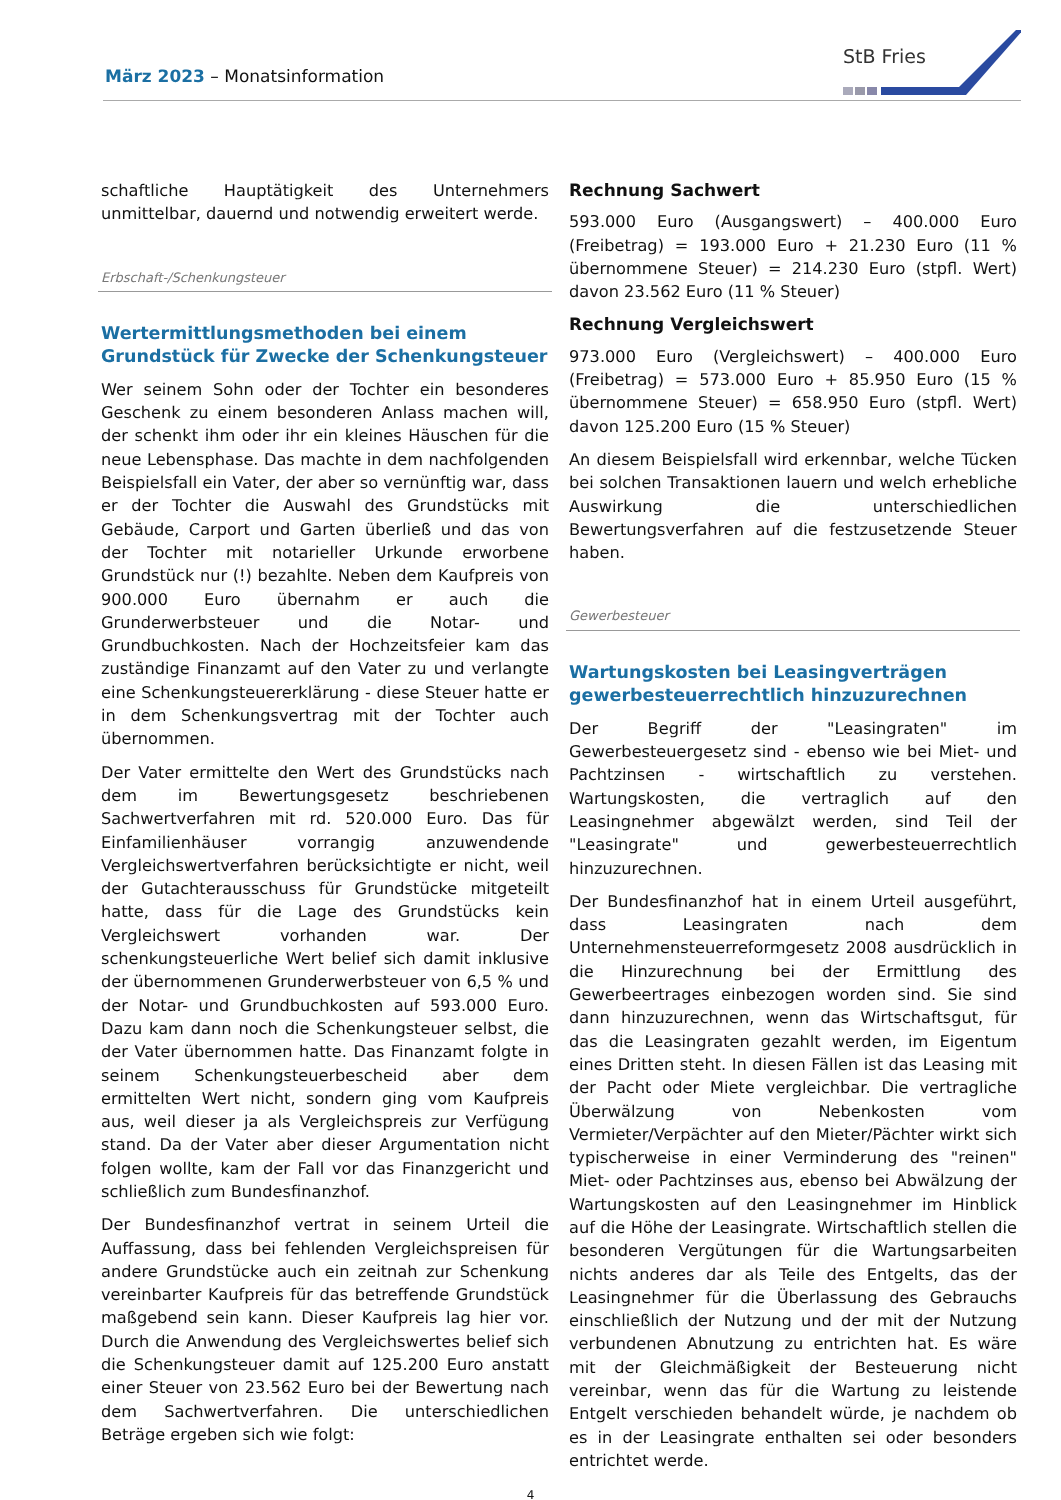März 2023 – Monatsinformation
StB Fries
schaftliche Hauptätigkeit des Unternehmers unmittelbar, dauernd und notwendig erweitert werde.
Erbschaft-/Schenkungsteuer
Wertermittlungsmethoden bei einem Grundstück für Zwecke der Schenkungsteuer
Wer seinem Sohn oder der Tochter ein besonderes Geschenk zu einem besonderen Anlass machen will, der schenkt ihm oder ihr ein kleines Häuschen für die neue Lebensphase. Das machte in dem nachfolgenden Beispielsfall ein Vater, der aber so vernünftig war, dass er der Tochter die Auswahl des Grundstücks mit Gebäude, Carport und Garten überließ und das von der Tochter mit notarieller Urkunde erworbene Grundstück nur (!) bezahlte. Neben dem Kaufpreis von 900.000 Euro übernahm er auch die Grunderwerbsteuer und die Notar- und Grundbuchkosten. Nach der Hochzeitsfeier kam das zuständige Finanzamt auf den Vater zu und verlangte eine Schenkungsteuererklärung - diese Steuer hatte er in dem Schenkungsvertrag mit der Tochter auch übernommen.
Der Vater ermittelte den Wert des Grundstücks nach dem im Bewertungsgesetz beschriebenen Sachwertverfahren mit rd. 520.000 Euro. Das für Einfamilienhäuser vorrangig anzuwendende Vergleichswertverfahren berücksichtigte er nicht, weil der Gutachterausschuss für Grundstücke mitgeteilt hatte, dass für die Lage des Grundstücks kein Vergleichswert vorhanden war. Der schenkungsteuerliche Wert belief sich damit inklusive der übernommenen Grunderwerbsteuer von 6,5 % und der Notar- und Grundbuchkosten auf 593.000 Euro. Dazu kam dann noch die Schenkungsteuer selbst, die der Vater übernommen hatte. Das Finanzamt folgte in seinem Schenkungsteuerbescheid aber dem ermittelten Wert nicht, sondern ging vom Kaufpreis aus, weil dieser ja als Vergleichspreis zur Verfügung stand. Da der Vater aber dieser Argumentation nicht folgen wollte, kam der Fall vor das Finanzgericht und schließlich zum Bundesfinanzhof.
Der Bundesfinanzhof vertrat in seinem Urteil die Auffassung, dass bei fehlenden Vergleichspreisen für andere Grundstücke auch ein zeitnah zur Schenkung vereinbarter Kaufpreis für das betreffende Grundstück maßgebend sein kann. Dieser Kaufpreis lag hier vor. Durch die Anwendung des Vergleichswertes belief sich die Schenkungsteuer damit auf 125.200 Euro anstatt einer Steuer von 23.562 Euro bei der Bewertung nach dem Sachwertverfahren. Die unterschiedlichen Beträge ergeben sich wie folgt:
Rechnung Sachwert
593.000 Euro (Ausgangswert) – 400.000 Euro (Freibetrag) = 193.000 Euro + 21.230 Euro (11 % übernommene Steuer) = 214.230 Euro (stpfl. Wert) davon 23.562 Euro (11 % Steuer)
Rechnung Vergleichswert
973.000 Euro (Vergleichswert) – 400.000 Euro (Freibetrag) = 573.000 Euro + 85.950 Euro (15 % übernommene Steuer) = 658.950 Euro (stpfl. Wert) davon 125.200 Euro (15 % Steuer)
An diesem Beispielsfall wird erkennbar, welche Tücken bei solchen Transaktionen lauern und welch erhebliche Auswirkung die unterschiedlichen Bewertungsverfahren auf die festzusetzende Steuer haben.
Gewerbesteuer
Wartungskosten bei Leasingverträgen gewerbesteuerrechtlich hinzuzurechnen
Der Begriff der "Leasingraten" im Gewerbesteuergesetz sind - ebenso wie bei Miet- und Pachtzinsen - wirtschaftlich zu verstehen. Wartungskosten, die vertraglich auf den Leasingnehmer abgewälzt werden, sind Teil der "Leasingrate" und gewerbesteuerrechtlich hinzuzurechnen.
Der Bundesfinanzhof hat in einem Urteil ausgeführt, dass Leasingraten nach dem Unternehmensteuerreformgesetz 2008 ausdrücklich in die Hinzurechnung bei der Ermittlung des Gewerbeertrages einbezogen worden sind. Sie sind dann hinzuzurechnen, wenn das Wirtschaftsgut, für das die Leasingraten gezahlt werden, im Eigentum eines Dritten steht. In diesen Fällen ist das Leasing mit der Pacht oder Miete vergleichbar. Die vertragliche Überwälzung von Nebenkosten vom Vermieter/Verpächter auf den Mieter/Pächter wirkt sich typischerweise in einer Verminderung des "reinen" Miet- oder Pachtzinses aus, ebenso bei Abwälzung der Wartungskosten auf den Leasingnehmer im Hinblick auf die Höhe der Leasingrate. Wirtschaftlich stellen die besonderen Vergütungen für die Wartungsarbeiten nichts anderes dar als Teile des Entgelts, das der Leasingnehmer für die Überlassung des Gebrauchs einschließlich der Nutzung und der mit der Nutzung verbundenen Abnutzung zu entrichten hat. Es wäre mit der Gleichmäßigkeit der Besteuerung nicht vereinbar, wenn das für die Wartung zu leistende Entgelt verschieden behandelt würde, je nachdem ob es in der Leasingrate enthalten sei oder besonders entrichtet werde.
4